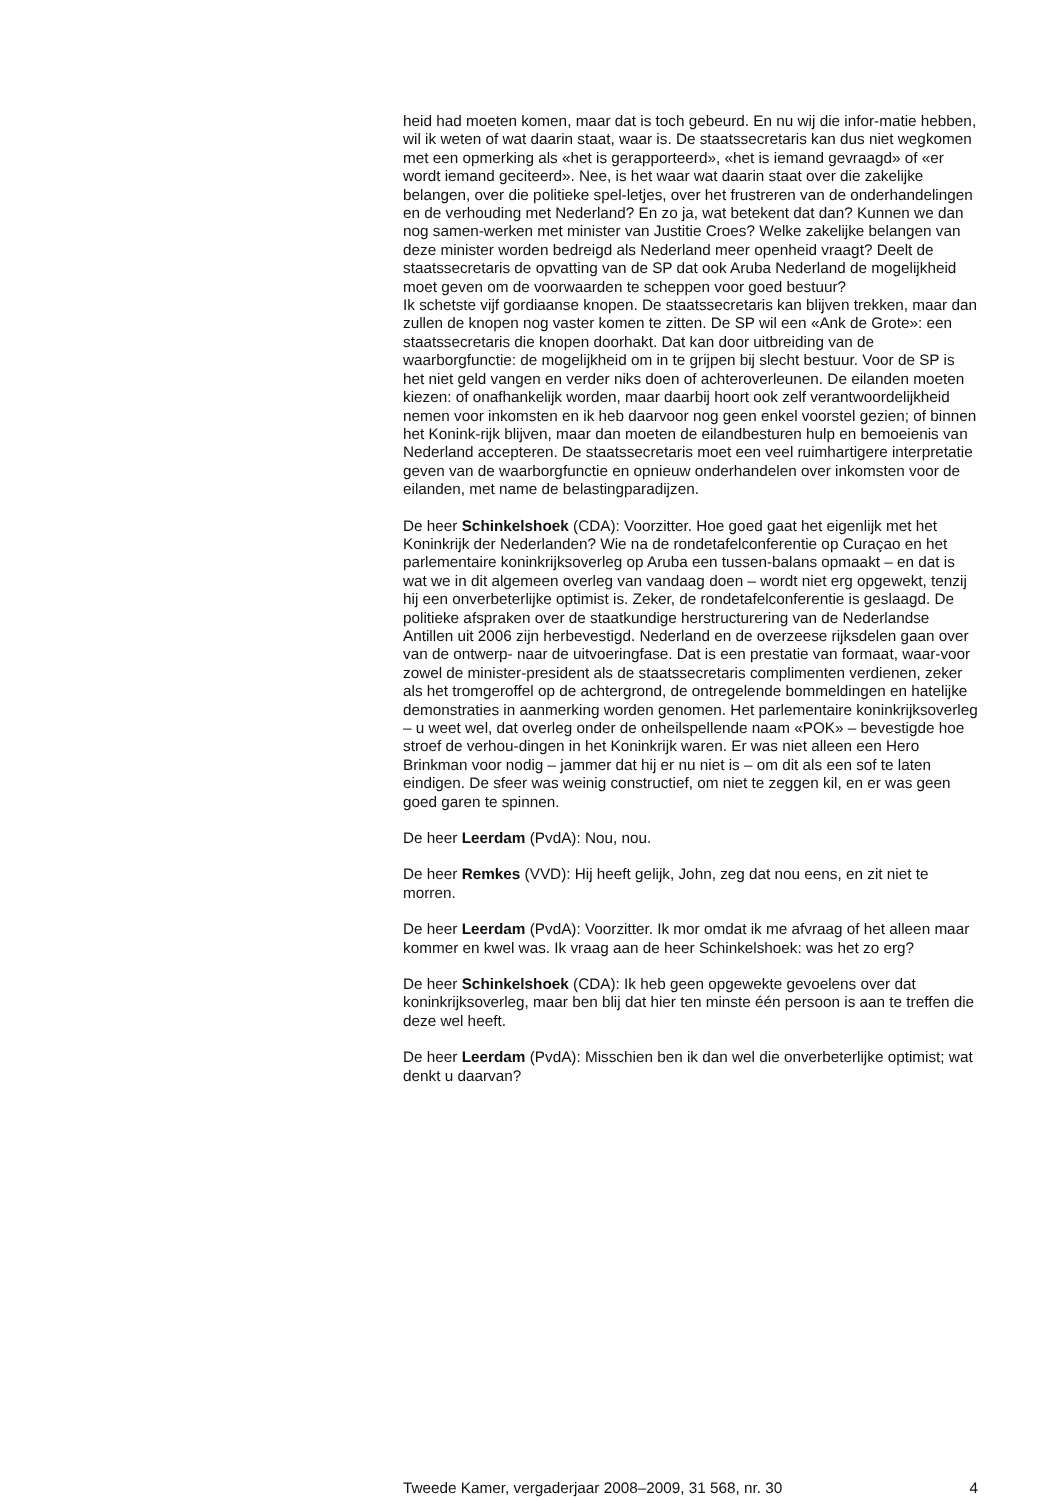heid had moeten komen, maar dat is toch gebeurd. En nu wij die infor-matie hebben, wil ik weten of wat daarin staat, waar is. De staatssecretaris kan dus niet wegkomen met een opmerking als «het is gerapporteerd», «het is iemand gevraagd» of «er wordt iemand geciteerd». Nee, is het waar wat daarin staat over die zakelijke belangen, over die politieke spel-letjes, over het frustreren van de onderhandelingen en de verhouding met Nederland? En zo ja, wat betekent dat dan? Kunnen we dan nog samen-werken met minister van Justitie Croes? Welke zakelijke belangen van deze minister worden bedreigd als Nederland meer openheid vraagt? Deelt de staatssecretaris de opvatting van de SP dat ook Aruba Nederland de mogelijkheid moet geven om de voorwaarden te scheppen voor goed bestuur?
Ik schetste vijf gordiaanse knopen. De staatssecretaris kan blijven trekken, maar dan zullen de knopen nog vaster komen te zitten. De SP wil een «Ank de Grote»: een staatssecretaris die knopen doorhakt. Dat kan door uitbreiding van de waarborgfunctie: de mogelijkheid om in te grijpen bij slecht bestuur. Voor de SP is het niet geld vangen en verder niks doen of achteroverleunen. De eilanden moeten kiezen: of onafhankelijk worden, maar daarbij hoort ook zelf verantwoordelijkheid nemen voor inkomsten en ik heb daarvoor nog geen enkel voorstel gezien; of binnen het Konink-rijk blijven, maar dan moeten de eilandbesturen hulp en bemoeienis van Nederland accepteren. De staatssecretaris moet een veel ruimhartigere interpretatie geven van de waarborgfunctie en opnieuw onderhandelen over inkomsten voor de eilanden, met name de belastingparadijzen.
De heer Schinkelshoek (CDA): Voorzitter. Hoe goed gaat het eigenlijk met het Koninkrijk der Nederlanden? Wie na de rondetafelconferentie op Curaçao en het parlementaire koninkrijksoverleg op Aruba een tussen-balans opmaakt – en dat is wat we in dit algemeen overleg van vandaag doen – wordt niet erg opgewekt, tenzij hij een onverbeterlijke optimist is. Zeker, de rondetafelconferentie is geslaagd. De politieke afspraken over de staatkundige herstructurering van de Nederlandse Antillen uit 2006 zijn herbevestigd. Nederland en de overzeese rijksdelen gaan over van de ontwerp- naar de uitvoeringfase. Dat is een prestatie van formaat, waar-voor zowel de minister-president als de staatssecretaris complimenten verdienen, zeker als het tromgeroffel op de achtergrond, de ontregelende bommeldingen en hatelijke demonstraties in aanmerking worden genomen. Het parlementaire koninkrijksoverleg – u weet wel, dat overleg onder de onheilspellende naam «POK» – bevestigde hoe stroef de verhou-dingen in het Koninkrijk waren. Er was niet alleen een Hero Brinkman voor nodig – jammer dat hij er nu niet is – om dit als een sof te laten eindigen. De sfeer was weinig constructief, om niet te zeggen kil, en er was geen goed garen te spinnen.
De heer Leerdam (PvdA): Nou, nou.
De heer Remkes (VVD): Hij heeft gelijk, John, zeg dat nou eens, en zit niet te morren.
De heer Leerdam (PvdA): Voorzitter. Ik mor omdat ik me afvraag of het alleen maar kommer en kwel was. Ik vraag aan de heer Schinkelshoek: was het zo erg?
De heer Schinkelshoek (CDA): Ik heb geen opgewekte gevoelens over dat koninkrijksoverleg, maar ben blij dat hier ten minste één persoon is aan te treffen die deze wel heeft.
De heer Leerdam (PvdA): Misschien ben ik dan wel die onverbeterlijke optimist; wat denkt u daarvan?
Tweede Kamer, vergaderjaar 2008–2009, 31 568, nr. 30 4